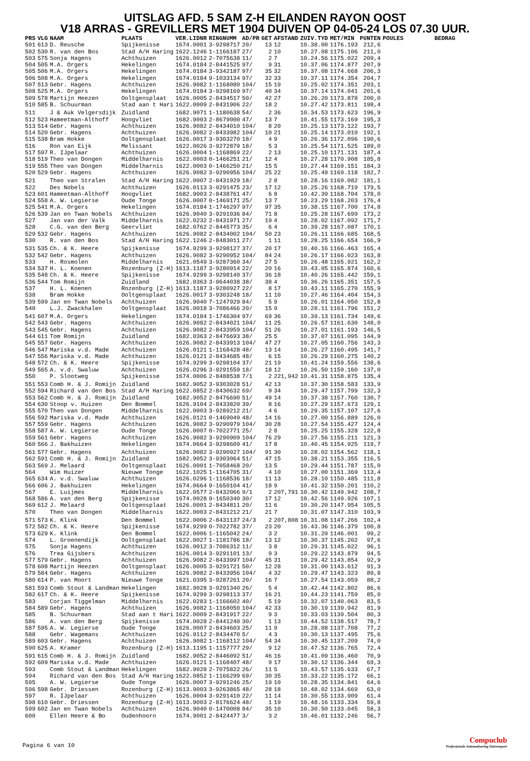UITSLAG AFD. 5 SAM Z-H EILANDEN RAYON OOST
V18 ARRAS - GREVILLERS MET 1904 DUIVEN OP 04-05-24 LOS 07.30 UUR.
| PRS | VLG | NAAM | PLAATS | VER.LIDNR | RINGNUMM | AD/PR | GET | AFSTAND | ZUIV.TYD | MET/MIN | PUNTEN | POULES | BEDRAG |
| --- | --- | --- | --- | --- | --- | --- | --- | --- | --- | --- | --- | --- | --- |
| 501 | 613 | D. Reusche | Spijkenisse | 1674.0001 | 3-9298717 | 20/ | 13 | 12 | 10.38.00 | 1176.193 | 212,6 | | |
| 502 | 530 | R. van den Bos | Stad A/H Haring | 1622.1246 | 1-1166187 | 27/ | 2 | 10 | 10.27.08 | 1175.106 | 211,0 | | |
| 503 | 575 | Sonja Hagens | Achthuizen | 1626.0012 | 2-7075638 | 11/ | 2 | 7 | 10.24.56 | 1175.022 | 209,4 | | |
| 504 | 505 | M.A. Orgers | Hekelingen | 1674.0184 | 2-8441525 | 97/ | 9 | 31 | 10.37.06 | 1174.877 | 207,9 | | |
| 505 | 506 | M.A. Orgers | Hekelingen | 1674.0184 | 3-9342187 | 97/ | 35 | 32 | 10.37.08 | 1174.668 | 206,3 | | |
| 506 | 508 | M.A. Orgers | Hekelingen | 1674.0184 | 9-1033134 | 97/ | 32 | 33 | 10.37.11 | 1174.354 | 204,7 | | |
| 507 | 513 | Gebr. Hagens | Achthuizen | 1626.9082 | 1-1168080 | 104/ | 15 | 19 | 10.25.02 | 1174.351 | 203,1 | | |
| 508 | 525 | M.A. Orgers | Hekelingen | 1674.0184 | 3-9298169 | 97/ | 40 | 34 | 10.37.14 | 1174.041 | 201,6 | | |
| 509 | 578 | Martijn Heezen | Ooltgensplaat | 1626.0005 | 2-8434517 | 50/ | 42 | 27 | 10.26.20 | 1173.878 | 200,0 | | |
| 510 | 585 | B. Schuurman | Stad aan t Hari | 1622.0009 | 2-8431906 | 22/ | 18 | 2 | 10.27.42 | 1173.811 | 198,4 | | |
| 511 | | J & Auk Velgersdijk | Zuidland | 1682.9071 | 1-1180638 | 54/ | 2 | 36 | 10.34.53 | 1173.623 | 196,9 | | |
| 512 | 523 | Hameetman-Althoff | Hoogvliet | 1682.9003 | 2-8679000 | 47/ | 13 | 7 | 10.41.55 | 1173.169 | 195,3 | | |
| 513 | 514 | Gebr. Hagens | Achthuizen | 1626.9082 | 2-8434010 | 104/ | 8 | 20 | 10.25.13 | 1173.122 | 193,7 | | |
| 514 | 520 | Gebr. Hagens | Achthuizen | 1626.9082 | 2-8433982 | 104/ | 10 | 21 | 10.25.14 | 1173.010 | 192,1 | | |
| 515 | 538 | Bram Hokke | Ooltgensplaat | 1626.0017 | 3-9303270 | 18/ | 4 | 9 | 10.26.36 | 1172.096 | 190,6 | | |
| 516 | | Ron van Eijk | Melissant | 1622.0026 | 3-9272879 | 18/ | 5 | 3 | 10.25.54 | 1171.525 | 189,0 | | |
| 517 | 597 | R. IJpelaar | Achthuizen | 1626.0004 | 1-1168869 | 22/ | 2 | 13 | 10.25.10 | 1171.131 | 187,4 | | |
| 518 | 519 | Theo van Dongen | Middelharnis | 1622.0003 | 0-1466251 | 21/ | 12 | 4 | 10.27.28 | 1170.908 | 185,8 | | |
| 519 | 555 | Theo van Dongen | Middelharnis | 1622.0003 | 0-1466250 | 21/ | 15 | 5 | 10.27.44 | 1169.151 | 184,3 | | |
| 520 | 529 | Gebr. Hagens | Achthuizen | 1626.9082 | 3-9290956 | 104/ | 25 | 22 | 10.25.49 | 1169.118 | 182,7 | | |
| 521 | | Theo van Stralen | Stad A/H Haring | 1622.0007 | 2-8431929 | 18/ | 2 | 8 | 10.28.16 | 1169.082 | 181,1 | | |
| 522 | | Des Nobels | Achthuizen | 1626.0113 | 3-9291475 | 23/ | 17 | 12 | 10.25.26 | 1168.719 | 179,5 | | |
| 523 | 601 | Hameetman-Althoff | Hoogvliet | 1682.9003 | 2-8438761 | 47/ | 6 | 8 | 10.42.39 | 1168.704 | 178,0 | | |
| 524 | 558 | A. W. Legierse | Oude Tonge | 1626.0007 | 0-1469171 | 25/ | 13 | 7 | 10.23.29 | 1168.203 | 176,4 | | |
| 525 | 541 | M.A. Orgers | Hekelingen | 1674.0184 | 1-1746297 | 97/ | 97 | 35 | 10.38.15 | 1167.700 | 174,8 | | |
| 526 | 539 | Jan en Twan Nobels | Achthuizen | 1626.9040 | 3-9291036 | 84/ | 71 | 8 | 10.25.28 | 1167.699 | 173,2 | | |
| 527 | | Jan van der Valk | Middelharnis | 1622.0232 | 2-8431971 | 27/ | 19 | 4 | 10.28.02 | 1167.092 | 171,7 | | |
| 528 | | C.G. van den Berg | Geervliet | 1682.0762 | 2-8445773 | 35/ | 6 | 4 | 10.39.28 | 1167.087 | 170,1 | | |
| 529 | 532 | Gebr. Hagens | Achthuizen | 1626.9082 | 2-8434002 | 104/ | 50 | 23 | 10.26.11 | 1166.685 | 168,5 | | |
| 530 | | R. van den Bos | Stad A/H Haring | 1622.1246 | 2-8483011 | 27/ | 1 | 11 | 10.28.25 | 1166.654 | 166,9 | | |
| 531 | 535 | Ch. & K. Heere | Spijkenisse | 1674.9299 | 3-9298127 | 37/ | 20 | 17 | 10.40.16 | 1166.463 | 165,4 | | |
| 532 | 542 | Gebr. Hagens | Achthuizen | 1626.9082 | 3-9290952 | 104/ | 84 | 24 | 10.26.17 | 1166.023 | 163,8 | | |
| 533 | | H. Rosmolen | Middelharnis | 1621.0549 | 3-9287360 | 34/ | 27 | 5 | 10.26.48 | 1165.921 | 162,2 | | |
| 534 | 537 | H. L. Koenen | Rozenburg (Z-H) | 1613.1187 | 3-9280914 | 22/ | 20 | 16 | 10.43.05 | 1165.874 | 160,6 | | |
| 535 | 548 | Ch. & K. Heere | Spijkenisse | 1674.9299 | 3-9298140 | 37/ | 36 | 18 | 10.40.26 | 1165.442 | 159,1 | | |
| 536 | 544 | Tom Romijn | Zuidland | 1682.0363 | 3-9644038 | 38/ | 38 | 4 | 10.36.26 | 1165.351 | 157,5 | | |
| 537 | | H. L. Koenen | Rozenburg (Z-H) | 1613.1187 | 3-9280927 | 22/ | 8 | 17 | 10.43.11 | 1165.270 | 155,9 | | |
| 538 | | Bram Hokke | Ooltgensplaat | 1626.0017 | 3-9303248 | 18/ | 11 | 10 | 10.27.46 | 1164.404 | 154,3 | | |
| 539 | 599 | Jan en Twan Nobels | Achthuizen | 1626.9040 | 7-1247929 | 84/ | 5 | 9 | 10.26.01 | 1164.050 | 152,8 | | |
| 540 | | L.J. Zwackhalen | Ooltgensplaat | 1626.0018 | 3-7086466 | 20/ | 15 | 9 | 10.28.11 | 1161.796 | 151,2 | | |
| 541 | 607 | M.A. Orgers | Hekelingen | 1674.0184 | 1-1746304 | 97/ | 69 | 36 | 10.39.13 | 1161.734 | 149,6 | | |
| 542 | 543 | Gebr. Hagens | Achthuizen | 1626.9082 | 2-8434021 | 104/ | 11 | 25 | 10.26.57 | 1161.630 | 148,0 | | |
| 543 | 545 | Gebr. Hagens | Achthuizen | 1626.9082 | 2-8433959 | 104/ | 51 | 26 | 10.27.01 | 1161.193 | 146,5 | | |
| 544 | 611 | Tom Romijn | Zuidland | 1682.0363 | 2-8476693 | 38/ | 25 | 5 | 10.37.07 | 1161.095 | 144,9 | | |
| 545 | 557 | Gebr. Hagens | Achthuizen | 1626.9082 | 2-8433913 | 104/ | 47 | 27 | 10.27.05 | 1160.756 | 143,3 | | |
| 546 | 547 | Mariska v.d. Made | Achthuizen | 1626.0121 | 1-1168428 | 48/ | 13 | 14 | 10.26.27 | 1160.495 | 141,7 | | |
| 547 | 556 | Mariska v.d. Made | Achthuizen | 1626.0121 | 2-8434685 | 48/ | 6 | 15 | 10.26.29 | 1160.275 | 140,2 | | |
| 548 | 572 | Ch. & K. Heere | Spijkenisse | 1674.9299 | 3-9298104 | 37/ | 21 | 19 | 10.41.24 | 1159.556 | 138,6 | | |
| 549 | 565 | A. v.d. Swaluw | Achthuizen | 1626.0296 | 3-9291559 | 18/ | 18 | 12 | 10.26.50 | 1159.160 | 137,0 | | |
| 550 | | P. Slootweg | Spijkenisse | 1674.0006 | 2-8488538 | 7/1 | 2 | 221,942 | 10.41.31 | 1158.875 | 135,4 | | |
| 551 | 553 | Comb H. & J. Romijn | Zuidland | 1682.9052 | 3-9303028 | 51/ | 42 | 13 | 10.37.30 | 1158.583 | 133,9 | | |
| 552 | 594 | Richard van den Bos | Stad A/H Haring | 1622.0852 | 2-8430632 | 69/ | 9 | 34 | 10.29.47 | 1157.799 | 132,3 | | |
| 553 | 562 | Comb H. & J. Romijn | Zuidland | 1682.9052 | 2-8476690 | 51/ | 49 | 14 | 10.37.38 | 1157.760 | 130,7 | | |
| 554 | 630 | Stoop v. Huizen | Den Bommel | 1626.9104 | 2-8433820 | 39/ | 8 | 16 | 10.27.29 | 1157.673 | 129,1 | | |
| 555 | 570 | Theo van Dongen | Middelharnis | 1622.0003 | 3-9289212 | 21/ | 4 | 6 | 10.29.35 | 1157.107 | 127,6 | | |
| 556 | 592 | Mariska v.d. Made | Achthuizen | 1626.0121 | 0-1469049 | 48/ | 14 | 16 | 10.27.00 | 1156.889 | 126,0 | | |
| 557 | 559 | Gebr. Hagens | Achthuizen | 1626.9082 | 3-9290979 | 104/ | 30 | 28 | 10.27.54 | 1155.427 | 124,4 | | |
| 558 | 587 | A. W. Legierse | Oude Tonge | 1626.0007 | 0-7022771 | 25/ | 2 | 8 | 10.25.25 | 1155.328 | 122,8 | | |
| 559 | 561 | Gebr. Hagens | Achthuizen | 1626.9082 | 3-9290909 | 104/ | 76 | 29 | 10.27.56 | 1155.211 | 121,3 | | |
| 560 | 566 | J. Bakhuizen | Hekelingen | 1674.0664 | 3-9298609 | 41/ | 17 | 8 | 10.40.45 | 1154.925 | 119,7 | | |
| 561 | 577 | Gebr. Hagens | Achthuizen | 1626.9082 | 3-9290927 | 104/ | 91 | 30 | 10.28.02 | 1154.562 | 118,1 | | |
| 562 | 591 | Comb H. & J. Romijn | Zuidland | 1682.9052 | 3-9303064 | 51/ | 47 | 15 | 10.38.21 | 1153.355 | 116,5 | | |
| 563 | 569 | J. Melaard | Ooltgensplaat | 1626.0001 | 1-7058468 | 20/ | 13 | 5 | 10.29.44 | 1151.787 | 115,0 | | |
| 564 | | Wim Huizer | Nieuwe Tonge | 1622.1025 | 1-1164705 | 31/ | 4 | 10 | 10.27.00 | 1151.369 | 113,4 | | |
| 565 | 634 | A. v.d. Swaluw | Achthuizen | 1626.0296 | 1-1168536 | 18/ | 11 | 13 | 10.28.10 | 1150.485 | 111,8 | | |
| 566 | 606 | J. Bakhuizen | Hekelingen | 1674.0664 | 9-1650104 | 41/ | 18 | 9 | 10.41.32 | 1150.201 | 110,2 | | |
| 567 | | E. Luijmes | Middelharnis | 1622.0577 | 2-8432066 | 9/1 | 2 | 207,791 | 10.30.42 | 1149.942 | 108,7 | | |
| 568 | 586 | A. van den Berg | Spijkenisse | 1674.0028 | 9-1650340 | 30/ | 17 | 12 | 10.42.56 | 1149.926 | 107,1 | | |
| 569 | 612 | J. Melaard | Ooltgensplaat | 1626.0001 | 2-8434811 | 20/ | 11 | 6 | 10.30.20 | 1147.954 | 105,5 | | |
| 570 | | Theo van Dongen | Middelharnis | 1622.0003 | 2-8431212 | 21/ | 21 | 7 | 10.31.07 | 1147.310 | 103,9 | | |
| 571 | 573 | K. Klink | Den Bommel | 1622.0006 | 2-8431137 | 24/3 | 2 | 207,808 | 10.31.08 | 1147.266 | 102,4 | | |
| 572 | 582 | Ch. & K. Heere | Spijkenisse | 1674.9299 | 0-7022782 | 37/ | 23 | 20 | 10.43.36 | 1146.379 | 100,8 | | |
| 573 | 629 | K. Klink | Den Bommel | 1622.0006 | 1-1165042 | 24/ | 3 | 2 | 10.31.20 | 1146.001 | 99,2 | | |
| 574 | | L. Groenendijk | Ooltgensplaat | 1622.0027 | 1-1181786 | 18/ | 13 | 12 | 10.30.37 | 1145.202 | 97,6 | | |
| 575 | | Sonja Hagens | Achthuizen | 1626.0012 | 3-7086312 | 11/ | 3 | 8 | 10.29.31 | 1145.022 | 96,1 | | |
| 576 | | Trea Gijsbers | Achthuizen | 1626.0014 | 3-9291101 | 13/ | 9 | 3 | 10.29.22 | 1143.879 | 94,5 | | |
| 577 | 579 | Gebr. Hagens | Achthuizen | 1626.9082 | 2-8433997 | 104/ | 45 | 31 | 10.29.42 | 1143.854 | 92,9 | | |
| 578 | 608 | Martijn Heezen | Ooltgensplaat | 1626.0005 | 3-9291721 | 50/ | 12 | 28 | 10.31.00 | 1143.612 | 91,3 | | |
| 579 | 584 | Gebr. Hagens | Achthuizen | 1626.9082 | 2-8433956 | 104/ | 4 | 32 | 10.29.47 | 1143.323 | 89,8 | | |
| 580 | 614 | P. van Moort | Nieuwe Tonge | 1621.0395 | 3-9287261 | 20/ | 16 | 7 | 10.27.54 | 1143.059 | 88,2 | | |
| 581 | 593 | Comb Stout & Landman | Hekelingen | 1682.9028 | 3-9291340 | 26/ | 5 | 4 | 10.42.44 | 1142.802 | 86,6 | | |
| 582 | 617 | Ch. & K. Heere | Spijkenisse | 1674.9299 | 3-9298113 | 37/ | 16 | 21 | 10.44.23 | 1141.759 | 85,0 | | |
| 583 | | Corjan Tiggelman | Middelharnis | 1622.0283 | 1-1166602 | 40/ | 5 | 19 | 10.32.07 | 1140.063 | 83,5 | | |
| 584 | 589 | Gebr. Hagens | Achthuizen | 1626.9082 | 1-1168050 | 104/ | 42 | 33 | 10.30.19 | 1139.942 | 81,9 | | |
| 585 | | B. Schuurman | Stad aan t Hari | 1622.0009 | 2-8431917 | 22/ | 9 | 3 | 10.33.03 | 1139.504 | 80,3 | | |
| 586 | | A. van den Berg | Spijkenisse | 1674.0028 | 2-8441240 | 30/ | 1 | 13 | 10.44.52 | 1138.517 | 78,7 | | |
| 587 | 595 | A. W. Legierse | Oude Tonge | 1626.0007 | 2-8434603 | 25/ | 11 | 9 | 10.28.08 | 1137.708 | 77,2 | | |
| 588 | | Gebr. Wagemans | Achthuizen | 1626.9112 | 2-8434470 | 5/ | 4 | 3 | 10.30.13 | 1137.495 | 75,6 | | |
| 589 | 603 | Gebr. Hagens | Achthuizen | 1626.9082 | 1-1168112 | 104/ | 54 | 34 | 10.30.45 | 1137.209 | 74,0 | | |
| 590 | 625 | A. Kramer | Rozenburg (Z-H) | 1613.1195 | 1-1157777 | 29/ | 9 | 12 | 10.47.52 | 1136.765 | 72,4 | | |
| 591 | 615 | Comb H. & J. Romijn | Zuidland | 1682.9052 | 2-8446092 | 51/ | 46 | 16 | 10.41.09 | 1136.460 | 70,9 | | |
| 592 | 609 | Mariska v.d. Made | Achthuizen | 1626.0121 | 1-1168407 | 48/ | 9 | 17 | 10.30.12 | 1136.344 | 69,3 | | |
| 593 | | Comb Stout & Landman | Hekelingen | 1682.9028 | 2-7075822 | 26/ | 11 | 5 | 10.43.57 | 1135.633 | 67,7 | | |
| 594 | | Richard van den Bos | Stad A/H Haring | 1622.0852 | 1-1166299 | 69/ | 30 | 35 | 10.33.22 | 1135.172 | 66,1 | | |
| 595 | | A. W. Legierse | Oude Tonge | 1626.0007 | 3-9291246 | 25/ | 19 | 10 | 10.28.35 | 1134.841 | 64,6 | | |
| 596 | 598 | Gebr. Driessen | Rozenburg (Z-H) | 1613.9003 | 3-9263865 | 48/ | 28 | 18 | 10.48.02 | 1134.669 | 63,0 | | |
| 597 | | R. IJpelaar | Achthuizen | 1626.0004 | 3-9291410 | 22/ | 11 | 14 | 10.30.55 | 1133.909 | 61,4 | | |
| 598 | 610 | Gebr. Driessen | Rozenburg (Z-H) | 1613.9003 | 2-8176624 | 48/ | 1 | 19 | 10.48.16 | 1133.334 | 59,8 | | |
| 599 | 602 | Jan en Twan Nobels | Achthuizen | 1626.9040 | 0-1470008 | 84/ | 35 | 10 | 10.30.50 | 1133.045 | 58,3 | | |
| 600 | | Ellen Heere & Bo | Oudenhoorn | 1674.9001 | 2-8424477 | 3/ | 3 | 2 | 10.46.01 | 1132.246 | 56,7 | | |
Pagina 6 van 10
Compuclub
Professionele Automatisering Duivensport